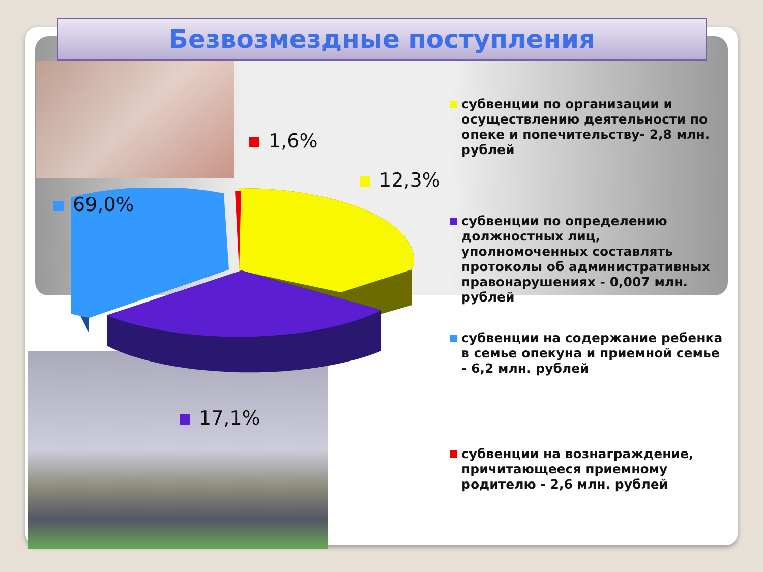Безвозмездные поступления
1,6%
12,3%
69,0%
17,1%
субвенции по организации и осуществлению деятельности по опеке и попечительству- 2,8 млн. рублей
субвенции по определению должностных лиц, уполномоченных составлять протоколы об административных правонарушениях - 0,007 млн. рублей
субвенции на содержание ребенка в семье опекуна и приемной семье - 6,2 млн. рублей
субвенции на вознаграждение, причитающееся приемному родителю - 2,6 млн. рублей